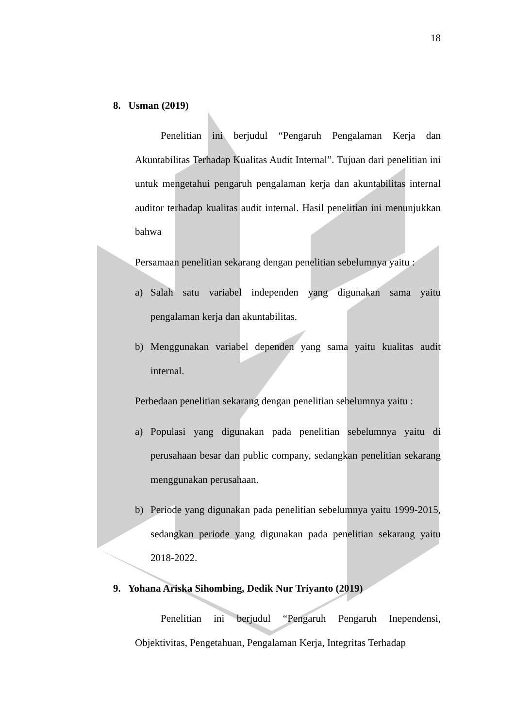18
8. Usman (2019)
Penelitian ini berjudul “Pengaruh Pengalaman Kerja dan Akuntabilitas Terhadap Kualitas Audit Internal”. Tujuan dari penelitian ini untuk mengetahui pengaruh pengalaman kerja dan akuntabilitas internal auditor terhadap kualitas audit internal. Hasil penelitian ini menunjukkan bahwa
Persamaan penelitian sekarang dengan penelitian sebelumnya yaitu :
a) Salah satu variabel independen yang digunakan sama yaitu pengalaman kerja dan akuntabilitas.
b) Menggunakan variabel dependen yang sama yaitu kualitas audit internal.
Perbedaan penelitian sekarang dengan penelitian sebelumnya yaitu :
a) Populasi yang digunakan pada penelitian sebelumnya yaitu di perusahaan besar dan public company, sedangkan penelitian sekarang menggunakan perusahaan.
b) Periode yang digunakan pada penelitian sebelumnya yaitu 1999-2015, sedangkan periode yang digunakan pada penelitian sekarang yaitu 2018-2022.
9. Yohana Ariska Sihombing, Dedik Nur Triyanto (2019)
Penelitian ini berjudul “Pengaruh Pengaruh Inependensi, Objektivitas, Pengetahuan, Pengalaman Kerja, Integritas Terhadap